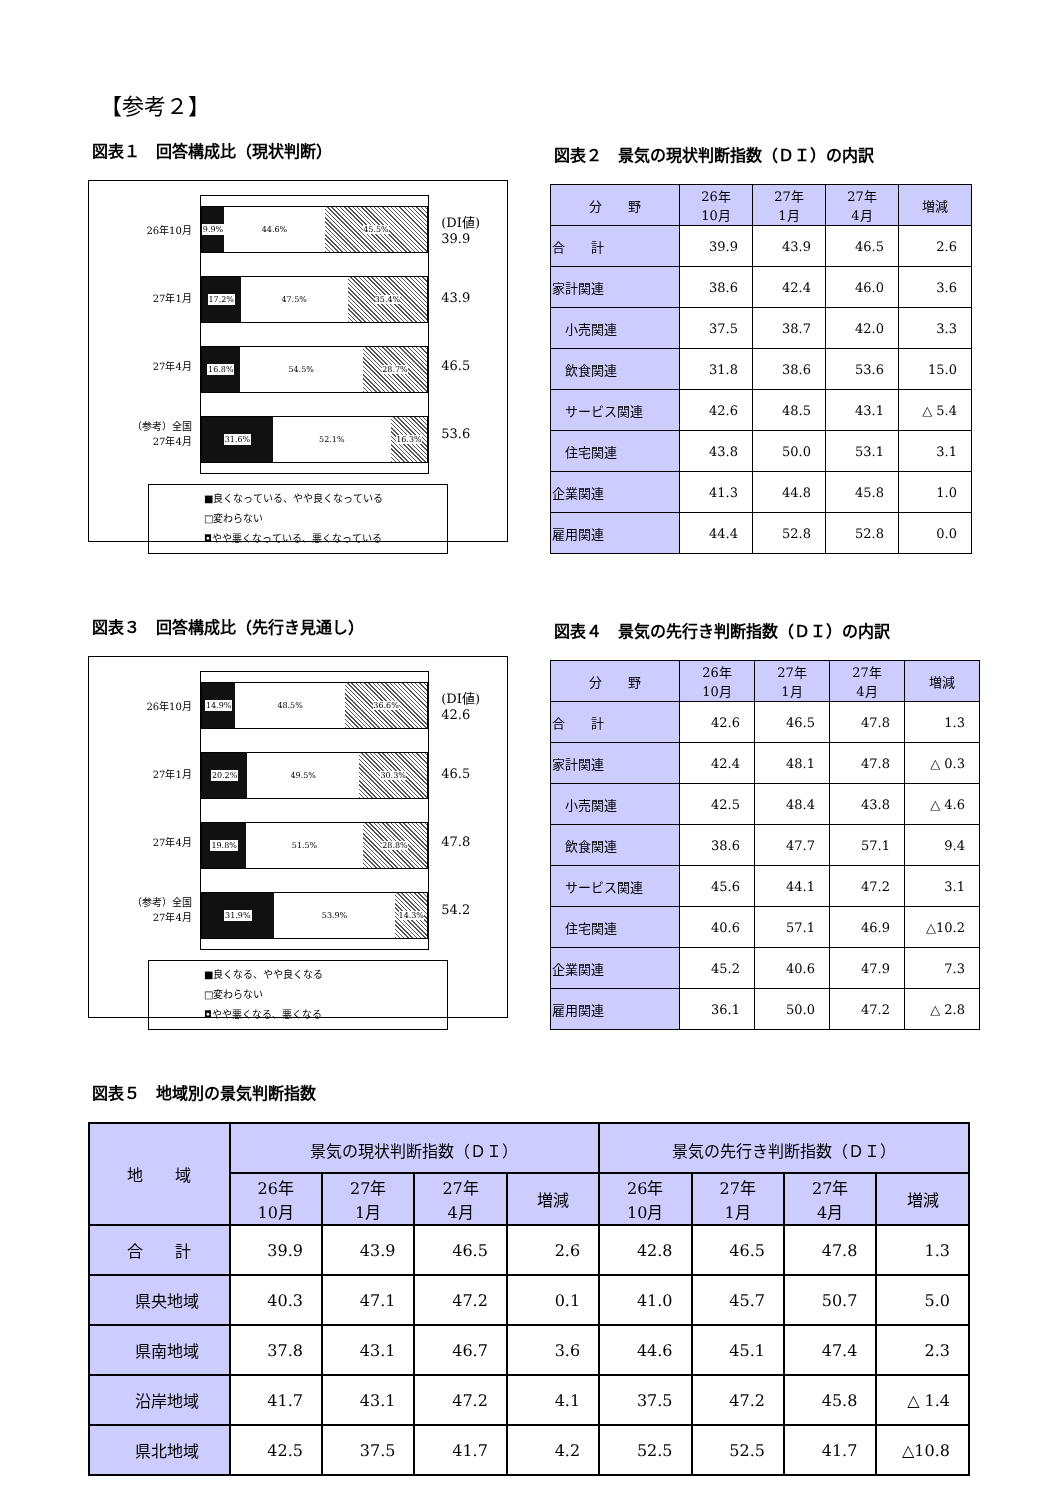【参考２】
図表１　回答構成比（現状判断）
26年10月
27年1月
27年4月
（参考）全国
27年4月
9.9% 44.6% 45.5%
17.2% 47.5% 35.4%
16.8% 54.5% 28.7%
31.6% 52.1% 16.3%
(DI値)
39.9
43.9
46.5
53.6
■良くなっている、やや良くなっている
□変わらない
◘やや悪くなっている、悪くなっている
図表２　景気の現状判断指数（ＤＩ）の内訳
| 分 野 | 26年 10月 | 27年 1月 | 27年 4月 | 増減 |
| --- | --- | --- | --- | --- |
| 合 計 | 39.9 | 43.9 | 46.5 | 2.6 |
| 家計関連 | 38.6 | 42.4 | 46.0 | 3.6 |
| 小売関連 | 37.5 | 38.7 | 42.0 | 3.3 |
| 飲食関連 | 31.8 | 38.6 | 53.6 | 15.0 |
| サービス関連 | 42.6 | 48.5 | 43.1 | △ 5.4 |
| 住宅関連 | 43.8 | 50.0 | 53.1 | 3.1 |
| 企業関連 | 41.3 | 44.8 | 45.8 | 1.0 |
| 雇用関連 | 44.4 | 52.8 | 52.8 | 0.0 |
図表３　回答構成比（先行き見通し）
26年10月
27年1月
27年4月
（参考）全国
27年4月
14.9% 48.5% 36.6%
20.2% 49.5% 30.3%
19.8% 51.5% 28.8%
31.9% 53.9% 14.3%
(DI値)
42.6
46.5
47.8
54.2
■良くなる、やや良くなる
□変わらない
◘やや悪くなる、悪くなる
図表４　景気の先行き判断指数（ＤＩ）の内訳
| 分 野 | 26年 10月 | 27年 1月 | 27年 4月 | 増減 |
| --- | --- | --- | --- | --- |
| 合 計 | 42.6 | 46.5 | 47.8 | 1.3 |
| 家計関連 | 42.4 | 48.1 | 47.8 | △ 0.3 |
| 小売関連 | 42.5 | 48.4 | 43.8 | △ 4.6 |
| 飲食関連 | 38.6 | 47.7 | 57.1 | 9.4 |
| サービス関連 | 45.6 | 44.1 | 47.2 | 3.1 |
| 住宅関連 | 40.6 | 57.1 | 46.9 | △10.2 |
| 企業関連 | 45.2 | 40.6 | 47.9 | 7.3 |
| 雇用関連 | 36.1 | 50.0 | 47.2 | △ 2.8 |
図表５　地域別の景気判断指数
| 地 域 | 景気の現状判断指数（ＤＩ） | | | | 景気の先行き判断指数（ＤＩ） | | | |
| --- | --- | --- | --- | --- | --- | --- | --- | --- |
| | 26年 10月 | 27年 1月 | 27年 4月 | 増減 | 26年 10月 | 27年 1月 | 27年 4月 | 増減 |
| 合 計 | 39.9 | 43.9 | 46.5 | 2.6 | 42.8 | 46.5 | 47.8 | 1.3 |
| 県央地域 | 40.3 | 47.1 | 47.2 | 0.1 | 41.0 | 45.7 | 50.7 | 5.0 |
| 県南地域 | 37.8 | 43.1 | 46.7 | 3.6 | 44.6 | 45.1 | 47.4 | 2.3 |
| 沿岸地域 | 41.7 | 43.1 | 47.2 | 4.1 | 37.5 | 47.2 | 45.8 | △ 1.4 |
| 県北地域 | 42.5 | 37.5 | 41.7 | 4.2 | 52.5 | 52.5 | 41.7 | △10.8 |